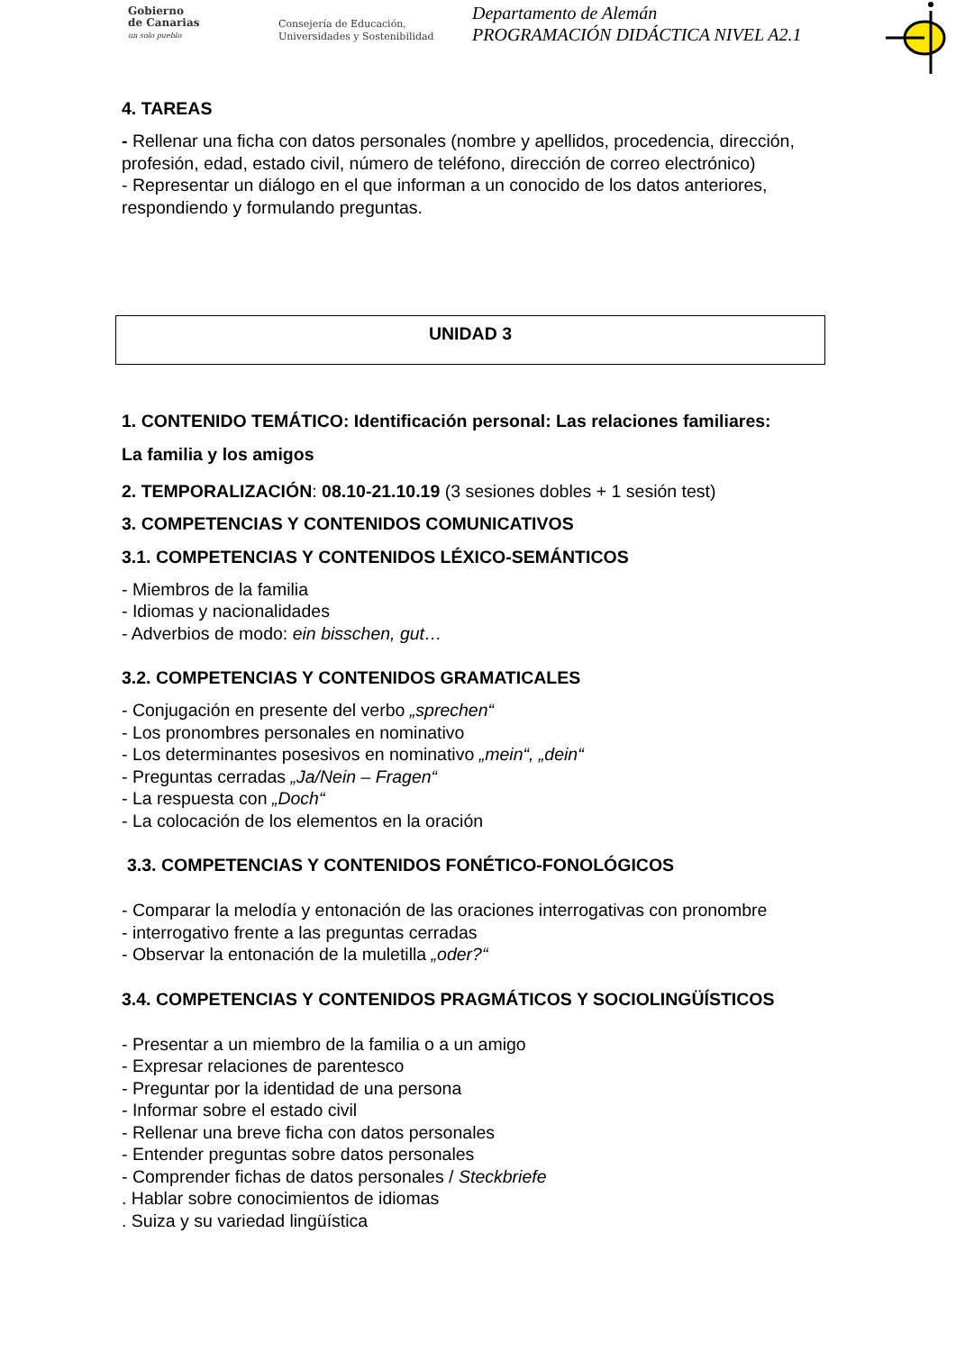Gobierno
de Canarias
un solo pueblo
Consejería de Educación,
Universidades y Sostenibilidad
Departamento de Alemán
PROGRAMACIÓN DIDÁCTICA NIVEL A2.1
4. TAREAS
- Rellenar una ficha con datos personales (nombre y apellidos, procedencia, dirección, profesión, edad, estado civil, número de teléfono, dirección de correo electrónico)
- Representar un diálogo en el que informan a un conocido de los datos anteriores, respondiendo y formulando preguntas.
UNIDAD 3
1. CONTENIDO TEMÁTICO: Identificación personal: Las relaciones familiares:
La familia y los amigos
2. TEMPORALIZACIÓN: 08.10-21.10.19 (3 sesiones dobles + 1 sesión test)
3. COMPETENCIAS Y CONTENIDOS COMUNICATIVOS
3.1. COMPETENCIAS Y CONTENIDOS LÉXICO-SEMÁNTICOS
- Miembros de la familia
- Idiomas y nacionalidades
- Adverbios de modo: ein bisschen, gut…
3.2. COMPETENCIAS Y CONTENIDOS GRAMATICALES
- Conjugación en presente del verbo „sprechen“
- Los pronombres personales en nominativo
- Los determinantes posesivos en nominativo „mein“, „dein“
- Preguntas cerradas „Ja/Nein – Fragen“
- La respuesta con „Doch“
- La colocación de los elementos en la oración
3.3. COMPETENCIAS Y CONTENIDOS FONÉTICO-FONOLÓGICOS
- Comparar la melodía y entonación de las oraciones interrogativas con pronombre
- interrogativo frente a las preguntas cerradas
- Observar la entonación de la muletilla „oder?“
3.4. COMPETENCIAS Y CONTENIDOS PRAGMÁTICOS Y SOCIOLINGÜÍSTICOS
- Presentar a un miembro de la familia o a un amigo
- Expresar relaciones de parentesco
- Preguntar por la identidad de una persona
- Informar sobre el estado civil
- Rellenar una breve ficha con datos personales
- Entender preguntas sobre datos personales
- Comprender fichas de datos personales / Steckbriefe
. Hablar sobre conocimientos de idiomas
. Suiza y su variedad lingüística